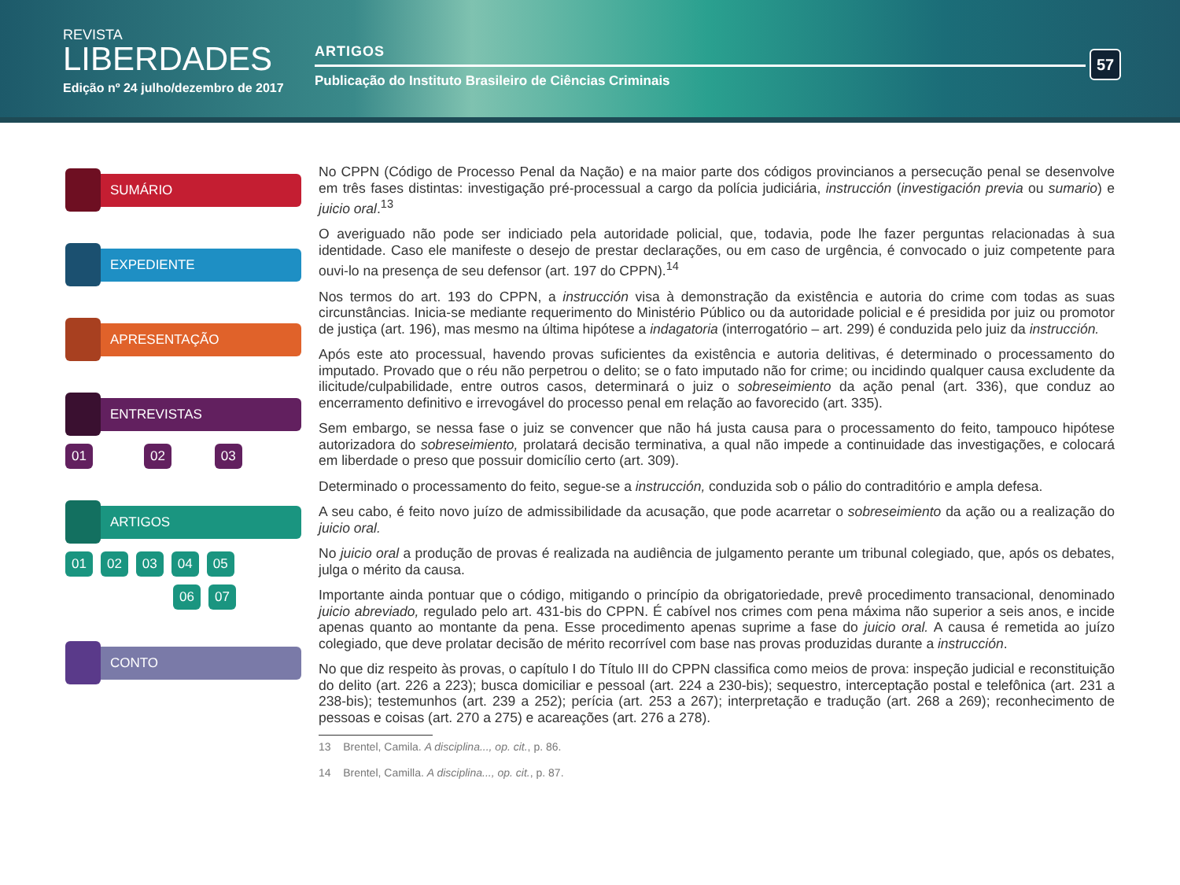REVISTA
LIBERDADES
Edição nº 24 julho/dezembro de 2017
ARTIGOS
Publicação do Instituto Brasileiro de Ciências Criminais
57
SUMÁRIO
EXPEDIENTE
APRESENTAÇÃO
ENTREVISTAS
01 02 03
ARTIGOS
01 02 03 04 05 06 07
CONTO
No CPPN (Código de Processo Penal da Nação) e na maior parte dos códigos provincianos a persecução penal se desenvolve em três fases distintas: investigação pré-processual a cargo da polícia judiciária, instrucción (investigación previa ou sumario) e juicio oral.<sup>13</sup>
O averiguado não pode ser indiciado pela autoridade policial, que, todavia, pode lhe fazer perguntas relacionadas à sua identidade. Caso ele manifeste o desejo de prestar declarações, ou em caso de urgência, é convocado o juiz competente para ouvi-lo na presença de seu defensor (art. 197 do CPPN).<sup>14</sup>
Nos termos do art. 193 do CPPN, a instrucción visa à demonstração da existência e autoria do crime com todas as suas circunstâncias. Inicia-se mediante requerimento do Ministério Público ou da autoridade policial e é presidida por juiz ou promotor de justiça (art. 196), mas mesmo na última hipótese a indagatoria (interrogatório – art. 299) é conduzida pelo juiz da instrucción.
Após este ato processual, havendo provas suficientes da existência e autoria delitivas, é determinado o processamento do imputado. Provado que o réu não perpetrou o delito; se o fato imputado não for crime; ou incidindo qualquer causa excludente da ilicitude/culpabilidade, entre outros casos, determinará o juiz o sobreseimiento da ação penal (art. 336), que conduz ao encerramento definitivo e irrevogável do processo penal em relação ao favorecido (art. 335).
Sem embargo, se nessa fase o juiz se convencer que não há justa causa para o processamento do feito, tampouco hipótese autorizadora do sobreseimiento, prolatará decisão terminativa, a qual não impede a continuidade das investigações, e colocará em liberdade o preso que possuir domicílio certo (art. 309).
Determinado o processamento do feito, segue-se a instrucción, conduzida sob o pálio do contraditório e ampla defesa.
A seu cabo, é feito novo juízo de admissibilidade da acusação, que pode acarretar o sobreseimiento da ação ou a realização do juicio oral.
No juicio oral a produção de provas é realizada na audiência de julgamento perante um tribunal colegiado, que, após os debates, julga o mérito da causa.
Importante ainda pontuar que o código, mitigando o princípio da obrigatoriedade, prevê procedimento transacional, denominado juicio abreviado, regulado pelo art. 431-bis do CPPN. É cabível nos crimes com pena máxima não superior a seis anos, e incide apenas quanto ao montante da pena. Esse procedimento apenas suprime a fase do juicio oral. A causa é remetida ao juízo colegiado, que deve prolatar decisão de mérito recorrível com base nas provas produzidas durante a instrucción.
No que diz respeito às provas, o capítulo I do Título III do CPPN classifica como meios de prova: inspeção judicial e reconstituição do delito (art. 226 a 223); busca domiciliar e pessoal (art. 224 a 230-bis); sequestro, interceptação postal e telefônica (art. 231 a 238-bis); testemunhos (art. 239 a 252); perícia (art. 253 a 267); interpretação e tradução (art. 268 a 269); reconhecimento de pessoas e coisas (art. 270 a 275) e acareações (art. 276 a 278).
13 Brentel, Camila. A disciplina..., op. cit., p. 86.
14 Brentel, Camilla. A disciplina..., op. cit., p. 87.